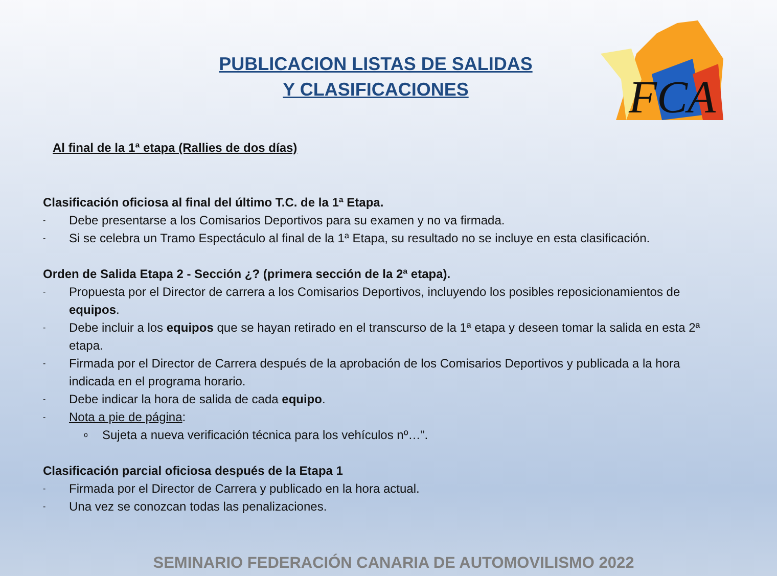FCA
PUBLICACION LISTAS DE SALIDAS
Y CLASIFICACIONES
Al final de la 1ª etapa (Rallies de dos días)
Clasificación oficiosa al final del último T.C. de la 1ª Etapa.
- Debe presentarse a los Comisarios Deportivos para su examen y no va firmada.
- Si se celebra un Tramo Espectáculo al final de la 1ª Etapa, su resultado no se incluye en esta clasificación.
Orden de Salida Etapa 2 - Sección ¿? (primera sección de la 2ª etapa).
- Propuesta por el Director de carrera a los Comisarios Deportivos, incluyendo los posibles reposicionamientos de equipos.
- Debe incluir a los equipos que se hayan retirado en el transcurso de la 1ª etapa y deseen tomar la salida en esta 2ª etapa.
- Firmada por el Director de Carrera después de la aprobación de los Comisarios Deportivos y publicada a la hora indicada en el programa horario.
- Debe indicar la hora de salida de cada equipo.
- Nota a pie de página:
o Sujeta a nueva verificación técnica para los vehículos nº…”.
Clasificación parcial oficiosa después de la Etapa 1
- Firmada por el Director de Carrera y publicado en la hora actual.
- Una vez se conozcan todas las penalizaciones.
SEMINARIO FEDERACIÓN CANARIA DE AUTOMOVILISMO 2022